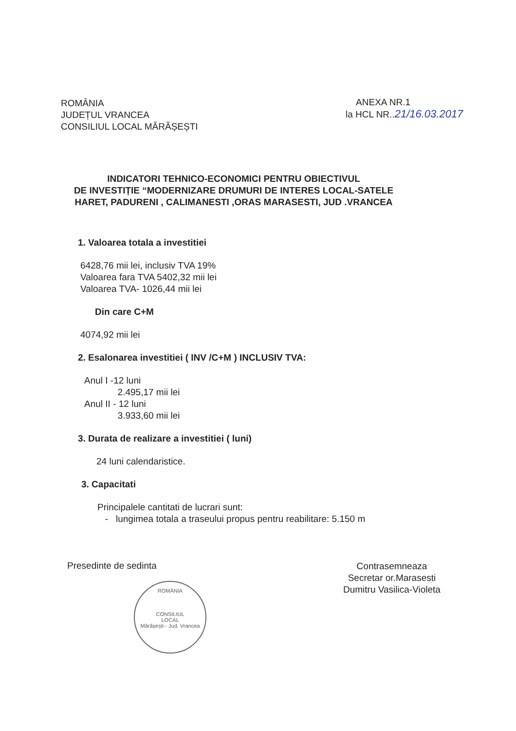ROMÂNIA
JUDEȚUL VRANCEA
CONSILIUL LOCAL MĂRĂȘEȘTI
ANEXA NR.1
la HCL NR..21/16.03.2017
INDICATORI TEHNICO-ECONOMICI PENTRU OBIECTIVUL
DE INVESTIȚIE “MODERNIZARE DRUMURI DE INTERES LOCAL-SATELE
HARET, PADURENI , CALIMANESTI ,ORAS MARASESTI, JUD .VRANCEA
1. Valoarea totala a investitiei
6428,76 mii lei, inclusiv TVA 19%
Valoarea fara TVA 5402,32 mii lei
Valoarea TVA- 1026,44 mii lei
Din care C+M
4074,92 mii lei
2. Esalonarea investitiei ( INV /C+M ) INCLUSIV TVA:
Anul I -12 luni
2.495,17 mii lei
Anul II - 12 luni
3.933,60 mii lei
3. Durata de realizare a investitiei ( luni)
24 luni calendaristice.
3. Capacitati
Principalele cantitati de lucrari sunt:
- lungimea totala a traseului propus pentru reabilitare: 5.150 m
Presedinte de sedinta
ROMÂNIA
CONSILIUL
LOCAL
Mărășești - Jud. Vrancea
Contrasemneaza
Secretar or.Marasesti
Dumitru Vasilica-Violeta